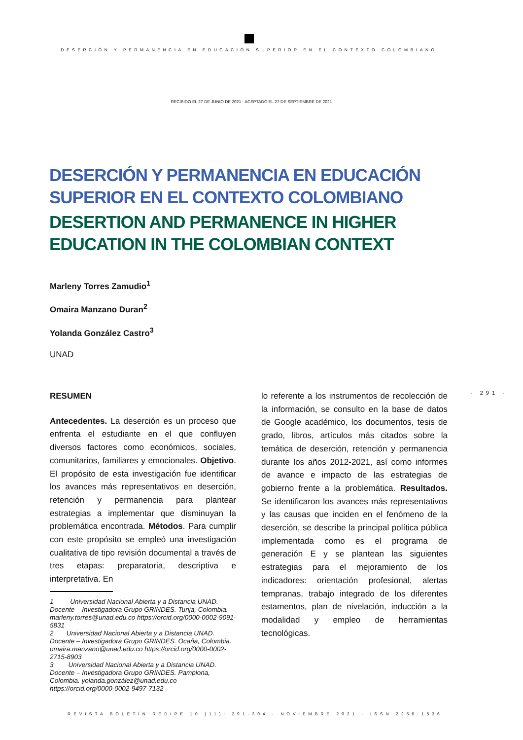DESERCIÓN Y PERMANENCIA EN EDUCACIÓN SUPERIOR EN EL CONTEXTO COLOMBIANO
RECIBIDO EL 27 DE JUNIO DE 2021 - ACEPTADO EL 27 DE SEPTIEMBRE DE 2021
DESERCIÓN Y PERMANENCIA EN EDUCACIÓN SUPERIOR EN EL CONTEXTO COLOMBIANO
DESERTION AND PERMANENCE IN HIGHER EDUCATION IN THE COLOMBIAN CONTEXT
Marleny Torres Zamudio<sup>1</sup>
Omaira Manzano Duran<sup>2</sup>
Yolanda González Castro<sup>3</sup>
UNAD
RESUMEN
Antecedentes. La deserción es un proceso que enfrenta el estudiante en el que confluyen diversos factores como económicos, sociales, comunitarios, familiares y emocionales. Objetivo. El propósito de esta investigación fue identificar los avances más representativos en deserción, retención y permanencia para plantear estrategias a implementar que disminuyan la problemática encontrada. Métodos. Para cumplir con este propósito se empleó una investigación cualitativa de tipo revisión documental a través de tres etapas: preparatoria, descriptiva e interpretativa. En
1 Universidad Nacional Abierta y a Distancia UNAD. Docente – Investigadora Grupo GRINDES. Tunja, Colombia. marleny.torres@unad.edu.co https://orcid.org/0000-0002-9091-5831
2 Universidad Nacional Abierta y a Distancia UNAD. Docente – Investigadora Grupo GRINDES. Ocaña, Colombia. omaira.manzano@unad.edu.co https://orcid.org/0000-0002-2715-8903
3 Universidad Nacional Abierta y a Distancia UNAD. Docente – Investigadora Grupo GRINDES. Pamplona, Colombia. yolanda.gonzález@unad.edu.co https://orcid.org/0000-0002-9497-7132
lo referente a los instrumentos de recolección de la información, se consulto en la base de datos de Google académico, los documentos, tesis de grado, libros, artículos más citados sobre la temática de deserción, retención y permanencia durante los años 2012-2021, así como informes de avance e impacto de las estrategias de gobierno frente a la problemática. Resultados. Se identificaron los avances más representativos y las causas que inciden en el fenómeno de la deserción, se describe la principal política pública implementada como es el programa de generación E y se plantean las siguientes estrategias para el mejoramiento de los indicadores: orientación profesional, alertas tempranas, trabajo integrado de los diferentes estamentos, plan de nivelación, inducción a la modalidad y empleo de herramientas tecnológicas.
· 291 ·
REVISTA BOLETÍN REDIPE 10 (11): 291-304 - NOVIEMBRE 2021 - ISSN 2256-1536